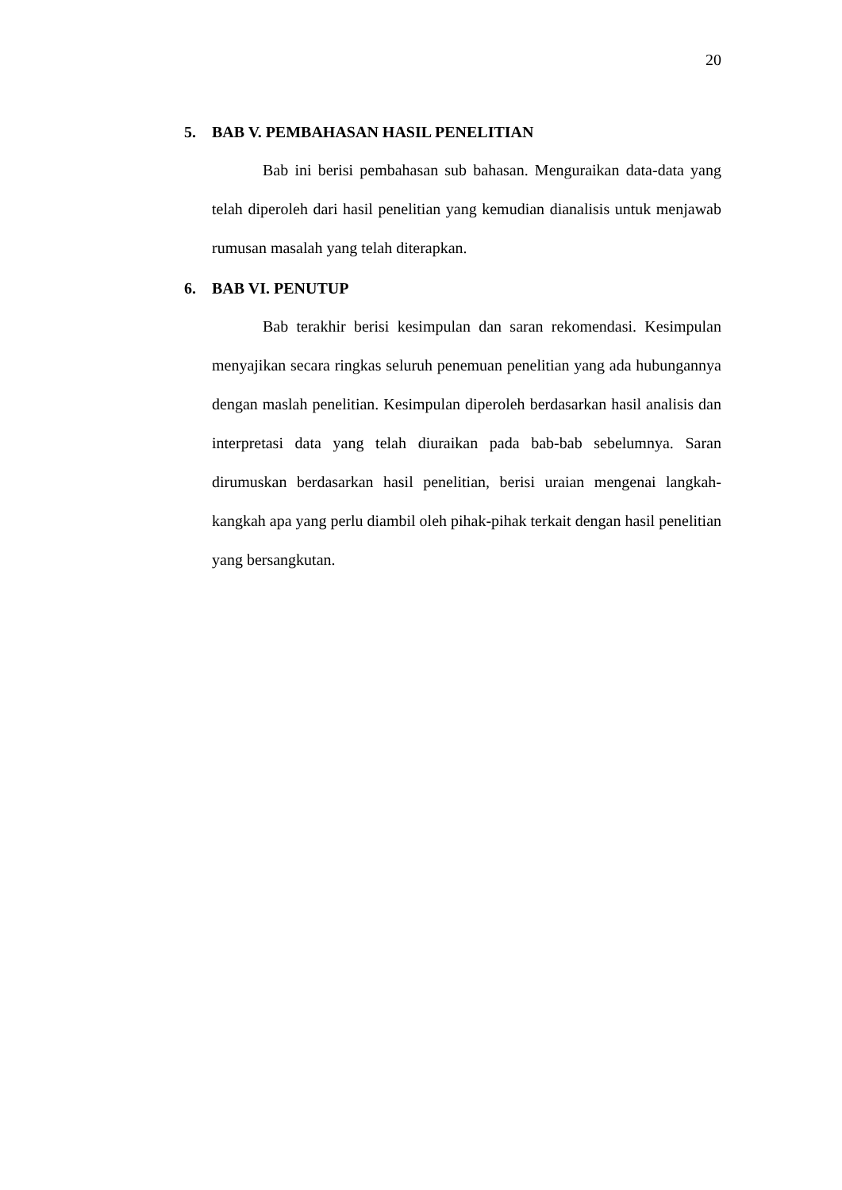20
5. BAB V. PEMBAHASAN HASIL PENELITIAN
Bab ini berisi pembahasan sub bahasan. Menguraikan data-data yang telah diperoleh dari hasil penelitian yang kemudian dianalisis untuk menjawab rumusan masalah yang telah diterapkan.
6. BAB VI. PENUTUP
Bab terakhir berisi kesimpulan dan saran rekomendasi. Kesimpulan menyajikan secara ringkas seluruh penemuan penelitian yang ada hubungannya dengan maslah penelitian. Kesimpulan diperoleh berdasarkan hasil analisis dan interpretasi data yang telah diuraikan pada bab-bab sebelumnya. Saran dirumuskan berdasarkan hasil penelitian, berisi uraian mengenai langkah-kangkah apa yang perlu diambil oleh pihak-pihak terkait dengan hasil penelitian yang bersangkutan.